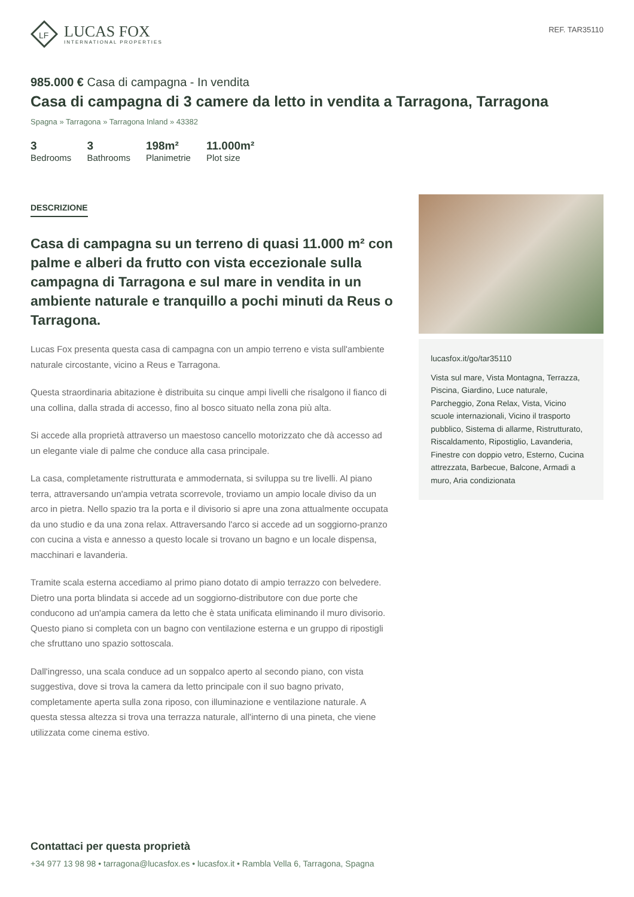LF
LUCAS FOX
INTERNATIONAL PROPERTIES
REF. TAR35110
985.000 € Casa di campagna - In vendita
Casa di campagna di 3 camere da letto in vendita a Tarragona, Tarragona
Spagna » Tarragona » Tarragona Inland » 43382
3
Bedrooms
3
Bathrooms
198m²
Planimetrie
11.000m²
Plot size
DESCRIZIONE
Casa di campagna su un terreno di quasi 11.000 m² con palme e alberi da frutto con vista eccezionale sulla campagna di Tarragona e sul mare in vendita in un ambiente naturale e tranquillo a pochi minuti da Reus o Tarragona.
Lucas Fox presenta questa casa di campagna con un ampio terreno e vista sull'ambiente naturale circostante, vicino a Reus e Tarragona.
Questa straordinaria abitazione è distribuita su cinque ampi livelli che risalgono il fianco di una collina, dalla strada di accesso, fino al bosco situato nella zona più alta.
Si accede alla proprietà attraverso un maestoso cancello motorizzato che dà accesso ad un elegante viale di palme che conduce alla casa principale.
La casa, completamente ristrutturata e ammodernata, si sviluppa su tre livelli. Al piano terra, attraversando un'ampia vetrata scorrevole, troviamo un ampio locale diviso da un arco in pietra. Nello spazio tra la porta e il divisorio si apre una zona attualmente occupata da uno studio e da una zona relax. Attraversando l'arco si accede ad un soggiorno-pranzo con cucina a vista e annesso a questo locale si trovano un bagno e un locale dispensa, macchinari e lavanderia.
Tramite scala esterna accediamo al primo piano dotato di ampio terrazzo con belvedere. Dietro una porta blindata si accede ad un soggiorno-distributore con due porte che conducono ad un'ampia camera da letto che è stata unificata eliminando il muro divisorio. Questo piano si completa con un bagno con ventilazione esterna e un gruppo di ripostigli che sfruttano uno spazio sottoscala.
Dall'ingresso, una scala conduce ad un soppalco aperto al secondo piano, con vista suggestiva, dove si trova la camera da letto principale con il suo bagno privato, completamente aperta sulla zona riposo, con illuminazione e ventilazione naturale. A questa stessa altezza si trova una terrazza naturale, all'interno di una pineta, che viene utilizzata come cinema estivo.
lucasfox.it/go/tar35110
Vista sul mare, Vista Montagna, Terrazza, Piscina, Giardino, Luce naturale, Parcheggio, Zona Relax, Vista, Vicino scuole internazionali, Vicino il trasporto pubblico, Sistema di allarme, Ristrutturato, Riscaldamento, Ripostiglio, Lavanderia, Finestre con doppio vetro, Esterno, Cucina attrezzata, Barbecue, Balcone, Armadi a muro, Aria condizionata
Contattaci per questa proprietà
+34 977 13 98 98 • tarragona@lucasfox.es • lucasfox.it • Rambla Vella 6, Tarragona, Spagna